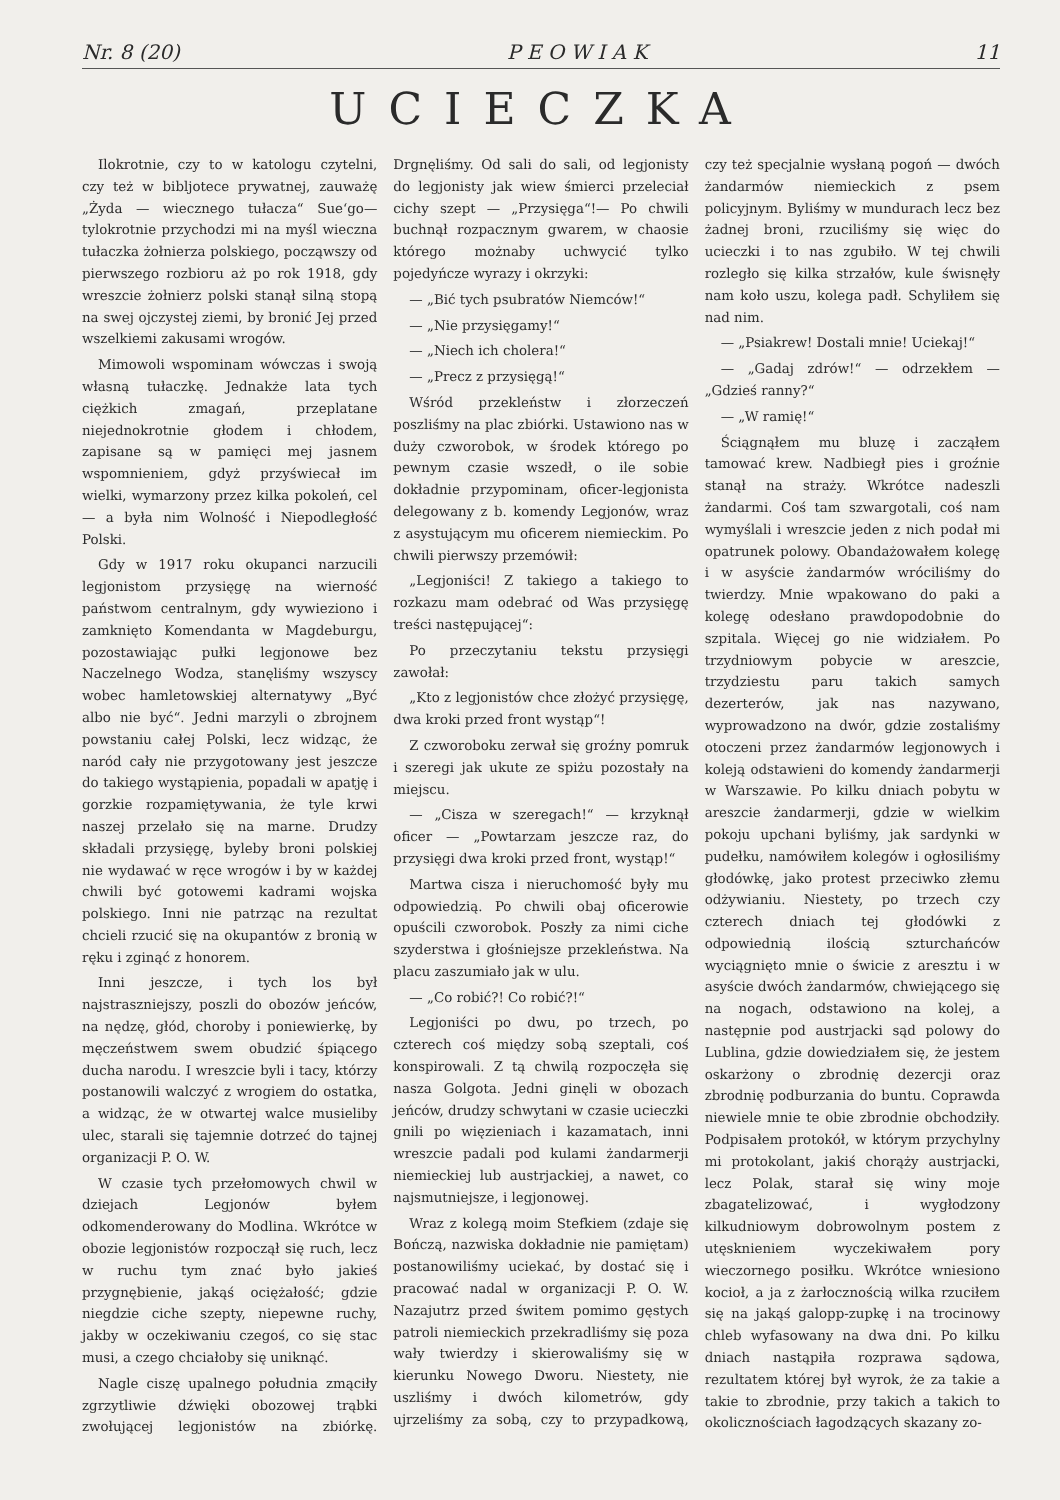Nr. 8 (20) P E O W I A K 11
UCIECZKA
Ilokrotnie, czy to w katologu czytelni, czy też w bibljotece prywatnej, zauważę „Żyda — wiecznego tułacza“ Sue‘go—tylokrotnie przychodzi mi na myśl wieczna tułaczka żołnierza polskiego, począwszy od pierwszego rozbioru aż po rok 1918, gdy wreszcie żołnierz polski stanął silną stopą na swej ojczystej ziemi, by bronić Jej przed wszelkiemi zakusami wrogów.
Mimowoli wspominam wówczas i swoją własną tułaczkę. Jednakże lata tych ciężkich zmagań, przeplatane niejednokrotnie głodem i chłodem, zapisane są w pamięci mej jasnem wspomnieniem, gdyż przyświecał im wielki, wymarzony przez kilka pokoleń, cel — a była nim Wolność i Niepodległość Polski.
Gdy w 1917 roku okupanci narzucili legjonistom przysięgę na wierność państwom centralnym, gdy wywieziono i zamknięto Komendanta w Magdeburgu, pozostawiając pułki legjonowe bez Naczelnego Wodza, stanęliśmy wszyscy wobec hamletowskiej alternatywy „Być albo nie być“. Jedni marzyli o zbrojnem powstaniu całej Polski, lecz widząc, że naród cały nie przygotowany jest jeszcze do takiego wystąpienia, popadali w apatję i gorzkie rozpamiętywania, że tyle krwi naszej przelało się na marne. Drudzy składali przysięgę, byleby broni polskiej nie wydawać w ręce wrogów i by w każdej chwili być gotowemi kadrami wojska polskiego. Inni nie patrząc na rezultat chcieli rzucić się na okupantów z bronią w ręku i zginąć z honorem.
Inni jeszcze, i tych los był najstraszniejszy, poszli do obozów jeńców, na nędzę, głód, choroby i poniewierkę, by męczeństwem swem obudzić śpiącego ducha narodu. I wreszcie byli i tacy, którzy postanowili walczyć z wrogiem do ostatka, a widząc, że w otwartej walce musieliby ulec, starali się tajemnie dotrzeć do tajnej organizacji P. O. W.
W czasie tych przełomowych chwil w dziejach Legjonów byłem odkomenderowany do Modlina. Wkrótce w obozie legjonistów rozpoczął się ruch, lecz w ruchu tym znać było jakieś przygnębienie, jakąś ociężałość; gdzie niegdzie ciche szepty, niepewne ruchy, jakby w oczekiwaniu czegoś, co się stac musi, a czego chciałoby się uniknąć.
Nagle ciszę upalnego południa zmąciły zgrzytliwie dźwięki obozowej trąbki zwołującej legjonistów na zbiórkę. Drgnęliśmy. Od sali do sali, od legjonisty do legjonisty jak wiew śmierci przeleciał cichy szept — „Przysięga“!— Po chwili buchnął rozpacznym gwarem, w chaosie którego możnaby uchwycić tylko pojedyńcze wyrazy i okrzyki:
— „Bić tych psubratów Niemców!“
— „Nie przysięgamy!“
— „Niech ich cholera!“
— „Precz z przysięgą!“
Wśród przekleństw i złorzeczeń poszliśmy na plac zbiórki. Ustawiono nas w duży czworobok, w środek którego po pewnym czasie wszedł, o ile sobie dokładnie przypominam, oficer-legjonista delegowany z b. komendy Legjonów, wraz z asystującym mu oficerem niemieckim. Po chwili pierwszy przemówił:
„Legjoniści! Z takiego a takiego to rozkazu mam odebrać od Was przysięgę treści następującej“:
Po przeczytaniu tekstu przysięgi zawołał:
„Kto z legjonistów chce złożyć przysięgę, dwa kroki przed front wystąp“!
Z czworoboku zerwał się groźny pomruk i szeregi jak ukute ze spiżu pozostały na miejscu.
— „Cisza w szeregach!“ — krzyknął oficer — „Powtarzam jeszcze raz, do przysięgi dwa kroki przed front, wystąp!“
Martwa cisza i nieruchomość były mu odpowiedzią. Po chwili obaj oficerowie opuścili czworobok. Poszły za nimi ciche szyderstwa i głośniejsze przekleństwa. Na placu zaszumiało jak w ulu.
— „Co robić?! Co robić?!“
Legjoniści po dwu, po trzech, po czterech coś między sobą szeptali, coś konspirowali. Z tą chwilą rozpoczęła się nasza Golgota. Jedni ginęli w obozach jeńców, drudzy schwytani w czasie ucieczki gnili po więzieniach i kazamatach, inni wreszcie padali pod kulami żandarmerji niemieckiej lub austrjackiej, a nawet, co najsmutniejsze, i legjonowej.
Wraz z kolegą moim Stefkiem (zdaje się Bończą, nazwiska dokładnie nie pamiętam) postanowiliśmy uciekać, by dostać się i pracować nadal w organizacji P. O. W. Nazajutrz przed świtem pomimo gęstych patroli niemieckich przekradliśmy się poza wały twierdzy i skierowaliśmy się w kierunku Nowego Dworu. Niestety, nie uszliśmy i dwóch kilometrów, gdy ujrzeliśmy za sobą, czy to przypadkową, czy też specjalnie wysłaną pogoń — dwóch żandarmów niemieckich z psem policyjnym. Byliśmy w mundurach lecz bez żadnej broni, rzuciliśmy się więc do ucieczki i to nas zgubiło. W tej chwili rozległo się kilka strzałów, kule świsnęły nam koło uszu, kolega padł. Schyliłem się nad nim.
— „Psiakrew! Dostali mnie! Uciekaj!“
— „Gadaj zdrów!“ — odrzekłem — „Gdzieś ranny?“
— „W ramię!“
Ściągnąłem mu bluzę i zacząłem tamować krew. Nadbiegł pies i groźnie stanął na straży. Wkrótce nadeszli żandarmi. Coś tam szwargotali, coś nam wymyślali i wreszcie jeden z nich podał mi opatrunek polowy. Obandażowałem kolegę i w asyście żandarmów wróciliśmy do twierdzy. Mnie wpakowano do paki a kolegę odesłano prawdopodobnie do szpitala. Więcej go nie widziałem. Po trzydniowym pobycie w areszcie, trzydziestu paru takich samych dezerterów, jak nas nazywano, wyprowadzono na dwór, gdzie zostaliśmy otoczeni przez żandarmów legjonowych i koleją odstawieni do komendy żandarmerji w Warszawie. Po kilku dniach pobytu w areszcie żandarmerji, gdzie w wielkim pokoju upchani byliśmy, jak sardynki w pudełku, namówiłem kolegów i ogłosiliśmy głodówkę, jako protest przeciwko złemu odżywianiu. Niestety, po trzech czy czterech dniach tej głodówki z odpowiednią ilością szturchańców wyciągnięto mnie o świcie z aresztu i w asyście dwóch żandarmów, chwiejącego się na nogach, odstawiono na kolej, a następnie pod austrjacki sąd polowy do Lublina, gdzie dowiedziałem się, że jestem oskarżony o zbrodnię dezercji oraz zbrodnię podburzania do buntu. Coprawda niewiele mnie te obie zbrodnie obchodziły. Podpisałem protokół, w którym przychylny mi protokolant, jakiś chorąży austrjacki, lecz Polak, starał się winy moje zbagatelizować, i wygłodzony kilkudniowym dobrowolnym postem z utęsknieniem wyczekiwałem pory wieczornego posiłku. Wkrótce wniesiono kocioł, a ja z żarłocznością wilka rzuciłem się na jakąś galopp-zupkę i na trocinowy chleb wyfasowany na dwa dni. Po kilku dniach nastąpiła rozprawa sądowa, rezultatem której był wyrok, że za takie a takie to zbrodnie, przy takich a takich to okolicznościach łagodzących skazany zo-